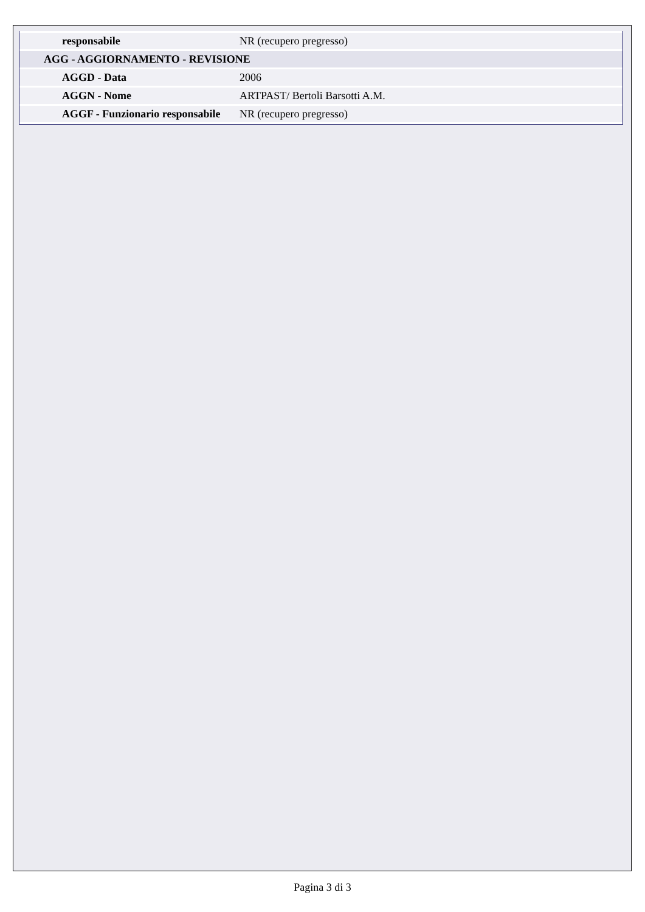| responsabile | NR (recupero pregresso) |
| AGG - AGGIORNAMENTO - REVISIONE | |
| AGGD - Data | 2006 |
| AGGN - Nome | ARTPAST/ Bertoli Barsotti A.M. |
| AGGF - Funzionario responsabile | NR (recupero pregresso) |
Pagina 3 di 3